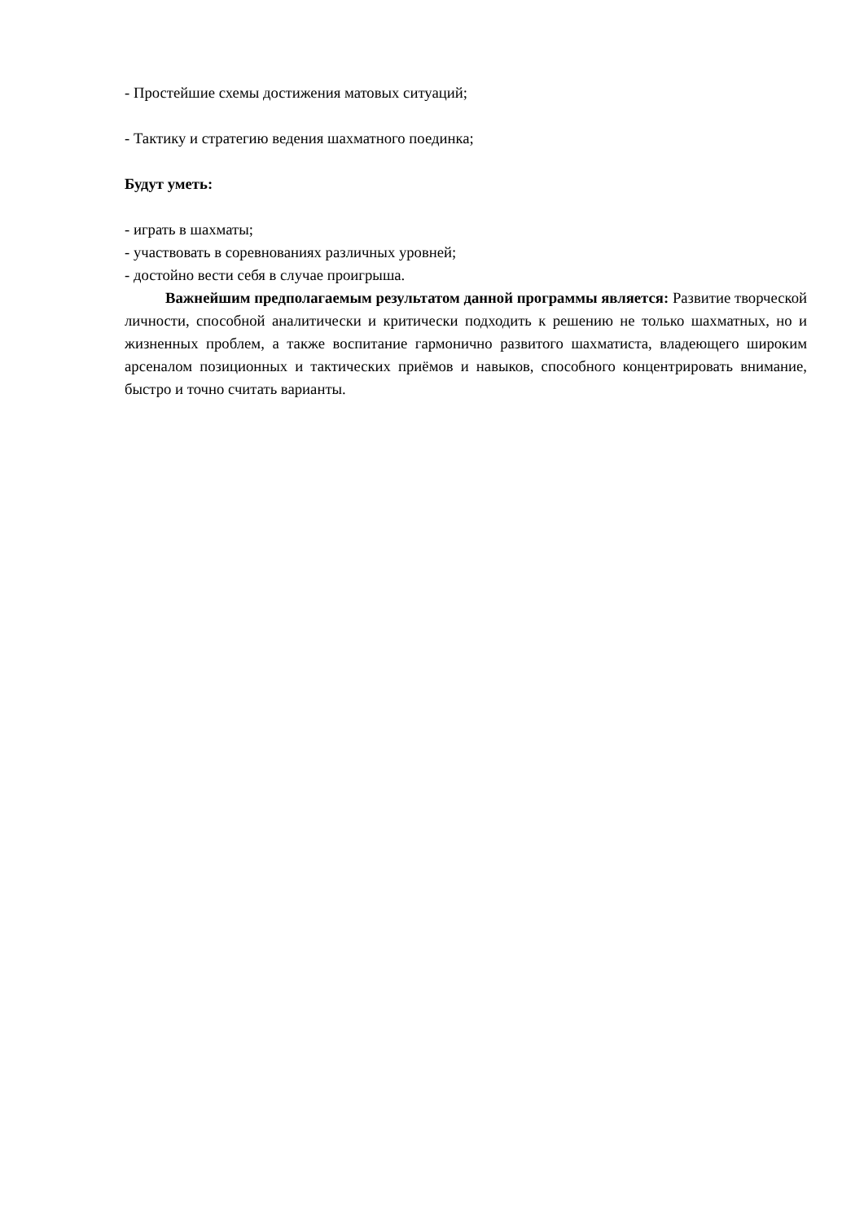- Простейшие схемы достижения матовых ситуаций;
- Тактику и стратегию ведения шахматного поединка;
Будут уметь:
- играть в шахматы;
- участвовать в соревнованиях различных уровней;
- достойно вести себя в случае проигрыша.
Важнейшим предполагаемым результатом данной программы является: Развитие творческой личности, способной аналитически и критически подходить к решению не только шахматных, но и жизненных проблем, а также воспитание гармонично развитого шахматиста, владеющего широким арсеналом позиционных и тактических приёмов и навыков, способного концентрировать внимание, быстро и точно считать варианты.